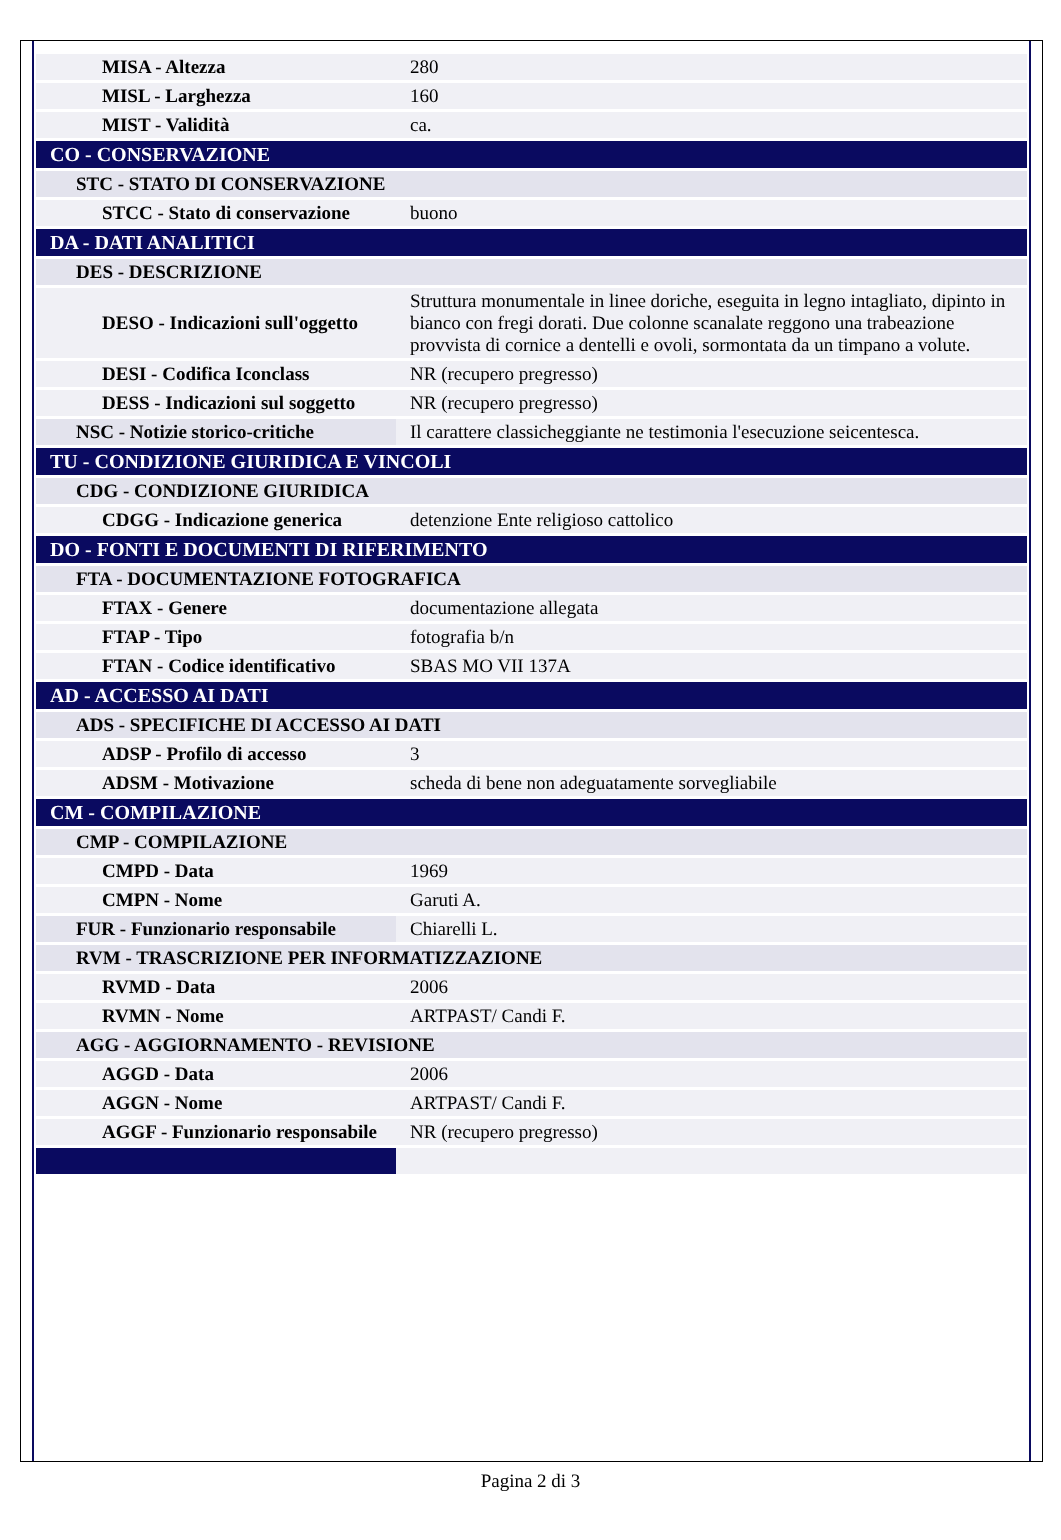| MISA - Altezza | 280 |
| MISL - Larghezza | 160 |
| MIST - Validità | ca. |
| CO - CONSERVAZIONE | |
| STC - STATO DI CONSERVAZIONE | |
| STCC - Stato di conservazione | buono |
| DA - DATI ANALITICI | |
| DES - DESCRIZIONE | |
| DESO - Indicazioni sull'oggetto | Struttura monumentale in linee doriche, eseguita in legno intagliato, dipinto in bianco con fregi dorati. Due colonne scanalate reggono una trabeazione provvista di cornice a dentelli e ovoli, sormontata da un timpano a volute. |
| DESI - Codifica Iconclass | NR (recupero pregresso) |
| DESS - Indicazioni sul soggetto | NR (recupero pregresso) |
| NSC - Notizie storico-critiche | Il carattere classicheggiante ne testimonia l'esecuzione seicentesca. |
| TU - CONDIZIONE GIURIDICA E VINCOLI | |
| CDG - CONDIZIONE GIURIDICA | |
| CDGG - Indicazione generica | detenzione Ente religioso cattolico |
| DO - FONTI E DOCUMENTI DI RIFERIMENTO | |
| FTA - DOCUMENTAZIONE FOTOGRAFICA | |
| FTAX - Genere | documentazione allegata |
| FTAP - Tipo | fotografia b/n |
| FTAN - Codice identificativo | SBAS MO VII 137A |
| AD - ACCESSO AI DATI | |
| ADS - SPECIFICHE DI ACCESSO AI DATI | |
| ADSP - Profilo di accesso | 3 |
| ADSM - Motivazione | scheda di bene non adeguatamente sorvegliabile |
| CM - COMPILAZIONE | |
| CMP - COMPILAZIONE | |
| CMPD - Data | 1969 |
| CMPN - Nome | Garuti A. |
| FUR - Funzionario responsabile | Chiarelli L. |
| RVM - TRASCRIZIONE PER INFORMATIZZAZIONE | |
| RVMD - Data | 2006 |
| RVMN - Nome | ARTPAST/ Candi F. |
| AGG - AGGIORNAMENTO - REVISIONE | |
| AGGD - Data | 2006 |
| AGGN - Nome | ARTPAST/ Candi F. |
| AGGF - Funzionario responsabile | NR (recupero pregresso) |
Pagina 2 di 3